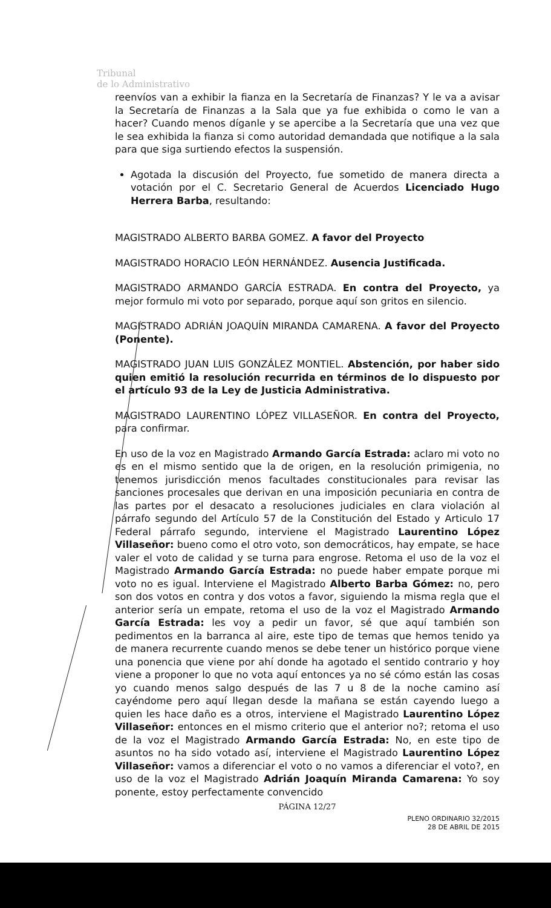Tribunal
de lo Administrativo
reenvíos van a exhibir la fianza en la Secretaría de Finanzas? Y le va a avisar la Secretaría de Finanzas a la Sala que ya fue exhibida o como le van a hacer? Cuando menos díganle y se apercibe a la Secretaría que una vez que le sea exhibida la fianza si como autoridad demandada que notifique a la sala para que siga surtiendo efectos la suspensión.
Agotada la discusión del Proyecto, fue sometido de manera directa a votación por el C. Secretario General de Acuerdos Licenciado Hugo Herrera Barba, resultando:
MAGISTRADO ALBERTO BARBA GOMEZ. A favor del Proyecto
MAGISTRADO HORACIO LEÓN HERNÁNDEZ. Ausencia Justificada.
MAGISTRADO ARMANDO GARCÍA ESTRADA. En contra del Proyecto, ya mejor formulo mi voto por separado, porque aquí son gritos en silencio.
MAGISTRADO ADRIÁN JOAQUÍN MIRANDA CAMARENA. A favor del Proyecto (Ponente).
MAGISTRADO JUAN LUIS GONZÁLEZ MONTIEL. Abstención, por haber sido quien emitió la resolución recurrida en términos de lo dispuesto por el artículo 93 de la Ley de Justicia Administrativa.
MAGISTRADO LAURENTINO LÓPEZ VILLASEÑOR. En contra del Proyecto, para confirmar.
En uso de la voz en Magistrado Armando García Estrada: aclaro mi voto no es en el mismo sentido que la de origen, en la resolución primigenia, no tenemos jurisdicción menos facultades constitucionales para revisar las sanciones procesales que derivan en una imposición pecuniaria en contra de las partes por el desacato a resoluciones judiciales en clara violación al párrafo segundo del Artículo 57 de la Constitución del Estado y Articulo 17 Federal párrafo segundo, interviene el Magistrado Laurentino López Villaseñor: bueno como el otro voto, son democráticos, hay empate, se hace valer el voto de calidad y se turna para engrose. Retoma el uso de la voz el Magistrado Armando García Estrada: no puede haber empate porque mi voto no es igual. Interviene el Magistrado Alberto Barba Gómez: no, pero son dos votos en contra y dos votos a favor, siguiendo la misma regla que el anterior sería un empate, retoma el uso de la voz el Magistrado Armando García Estrada: les voy a pedir un favor, sé que aquí también son pedimentos en la barranca al aire, este tipo de temas que hemos tenido ya de manera recurrente cuando menos se debe tener un histórico porque viene una ponencia que viene por ahí donde ha agotado el sentido contrario y hoy viene a proponer lo que no vota aquí entonces ya no sé cómo están las cosas yo cuando menos salgo después de las 7 u 8 de la noche camino así cayéndome pero aquí llegan desde la mañana se están cayendo luego a quien les hace daño es a otros, interviene el Magistrado Laurentino López Villaseñor: entonces en el mismo criterio que el anterior no?; retoma el uso de la voz el Magistrado Armando García Estrada: No, en este tipo de asuntos no ha sido votado así, interviene el Magistrado Laurentino López Villaseñor: vamos a diferenciar el voto o no vamos a diferenciar el voto?, en uso de la voz el Magistrado Adrián Joaquín Miranda Camarena: Yo soy ponente, estoy perfectamente convencido
PÁGINA 12/27
PLENO ORDINARIO 32/2015
28 DE ABRIL DE 2015